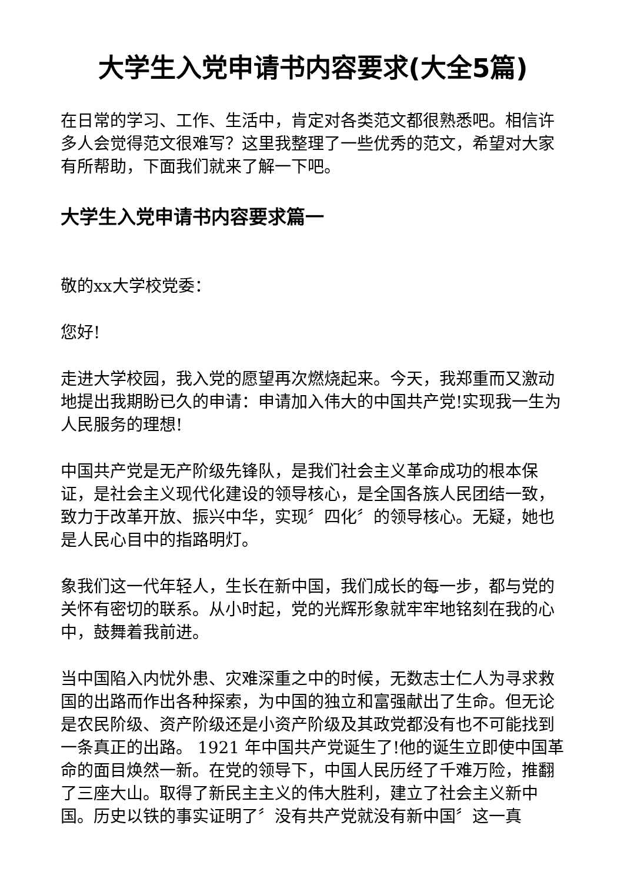大学生入党申请书内容要求(大全5篇)
在日常的学习、工作、生活中，肯定对各类范文都很熟悉吧。相信许多人会觉得范文很难写？这里我整理了一些优秀的范文，希望对大家有所帮助，下面我们就来了解一下吧。
大学生入党申请书内容要求篇一
敬的xx大学校党委：
您好!
走进大学校园，我入党的愿望再次燃烧起来。今天，我郑重而又激动地提出我期盼已久的申请：申请加入伟大的中国共产党!实现我一生为人民服务的理想!
中国共产党是无产阶级先锋队，是我们社会主义革命成功的根本保证，是社会主义现代化建设的领导核心，是全国各族人民团结一致，致力于改革开放、振兴中华，实现〞四化〞的领导核心。无疑，她也是人民心目中的指路明灯。
象我们这一代年轻人，生长在新中国，我们成长的每一步，都与党的关怀有密切的联系。从小时起，党的光辉形象就牢牢地铭刻在我的心中，鼓舞着我前进。
当中国陷入内忧外患、灾难深重之中的时候，无数志士仁人为寻求救国的出路而作出各种探索，为中国的独立和富强献出了生命。但无论是农民阶级、资产阶级还是小资产阶级及其政党都没有也不可能找到一条真正的出路。 1921 年中国共产党诞生了!他的诞生立即使中国革命的面目焕然一新。在党的领导下，中国人民历经了千难万险，推翻了三座大山。取得了新民主主义的伟大胜利，建立了社会主义新中国。历史以铁的事实证明了〞没有共产党就没有新中国〞这一真